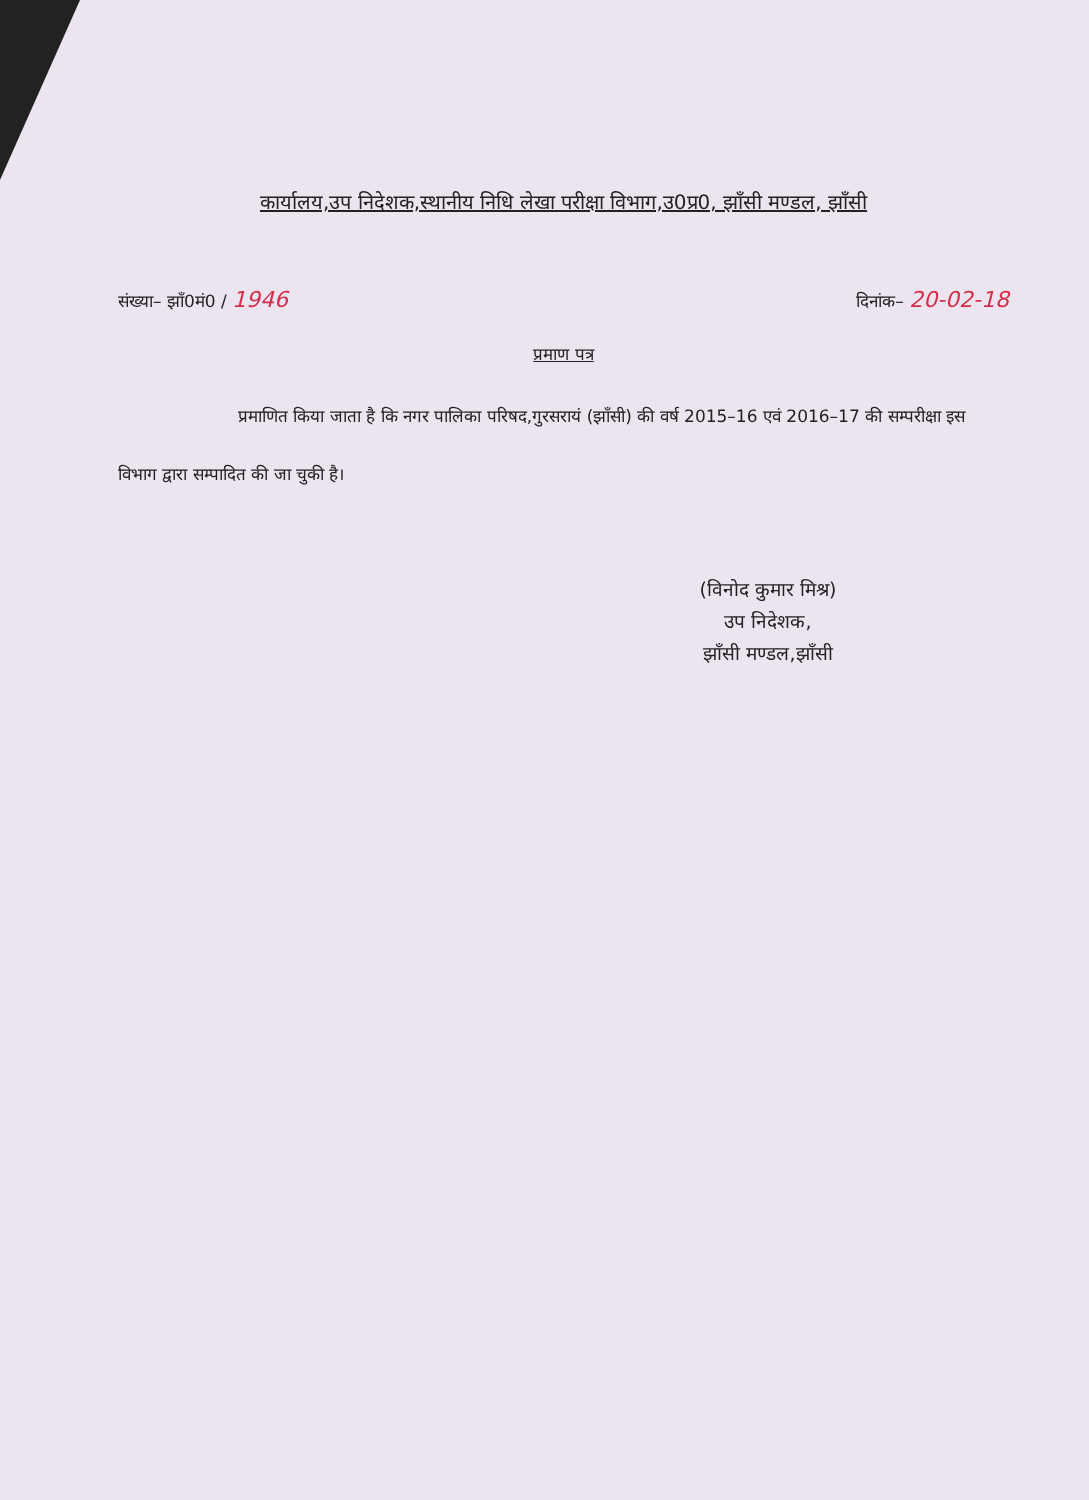कार्यालय,उप निदेशक,स्थानीय निधि लेखा परीक्षा विभाग,उ0प्र0, झाँसी मण्डल, झाँसी
संख्या– झाँ0मं0 / 1946 दिनांक– 20-02-18
प्रमाण पत्र
प्रमाणित किया जाता है कि नगर पालिका परिषद,गुरसरायं (झाँसी) की वर्ष 2015–16 एवं 2016–17 की सम्परीक्षा इस विभाग द्वारा सम्पादित की जा चुकी है।
(विनोद कुमार मिश्र)
उप निदेशक,
झाँसी मण्डल,झाँसी